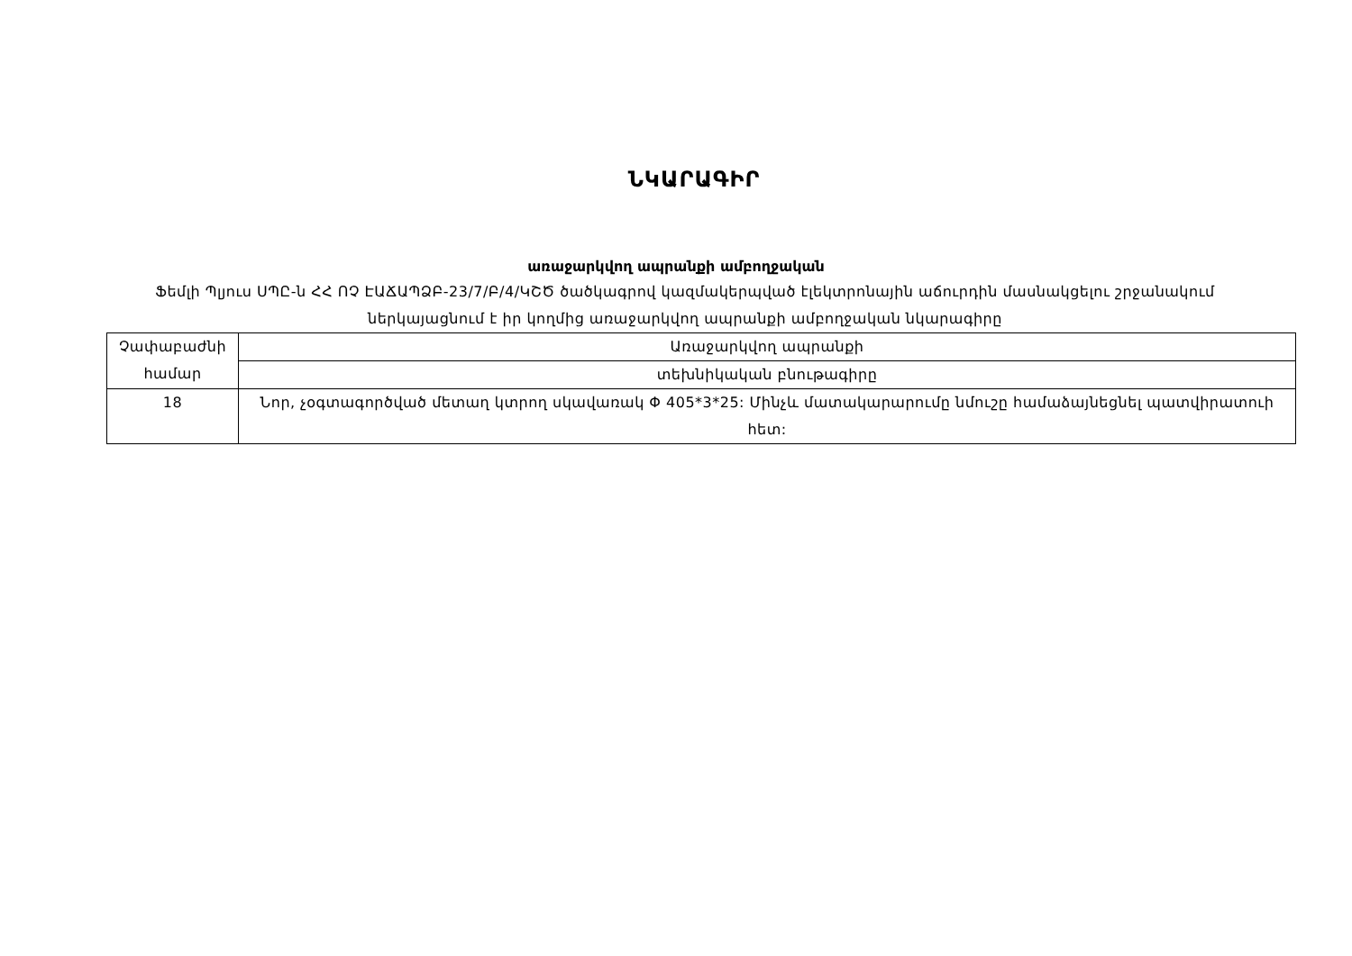ՆԿԱՐԱԳԻՐ
առաջարկվող ապրանքի ամբողջական
Ֆեմլի Պլյուս ՍՊԸ-ն ՀՀ ՈՉ ԷԱՃԱՊՁԲ-23/7/Բ/4/ԿՇԾ ծածկագրով կազմակերպված էլեկտրոնային աճուրդին մասնակցելու շրջանակում ներկայացնում է իր կողմից առաջարկվող ապրանքի ամբողջական նկարագիրը
| Չափաբաժնի համար | Առաջարկվող ապրանքի |
| | տեխնիկական բնութագիրը |
| 18 | Նոր, չօգտագործված մետաղ կտրող սկավառակ Φ 405*3*25: Մինչև մատակարարումը նմուշը համաձայնեցնել պատվիրատուի հետ: |